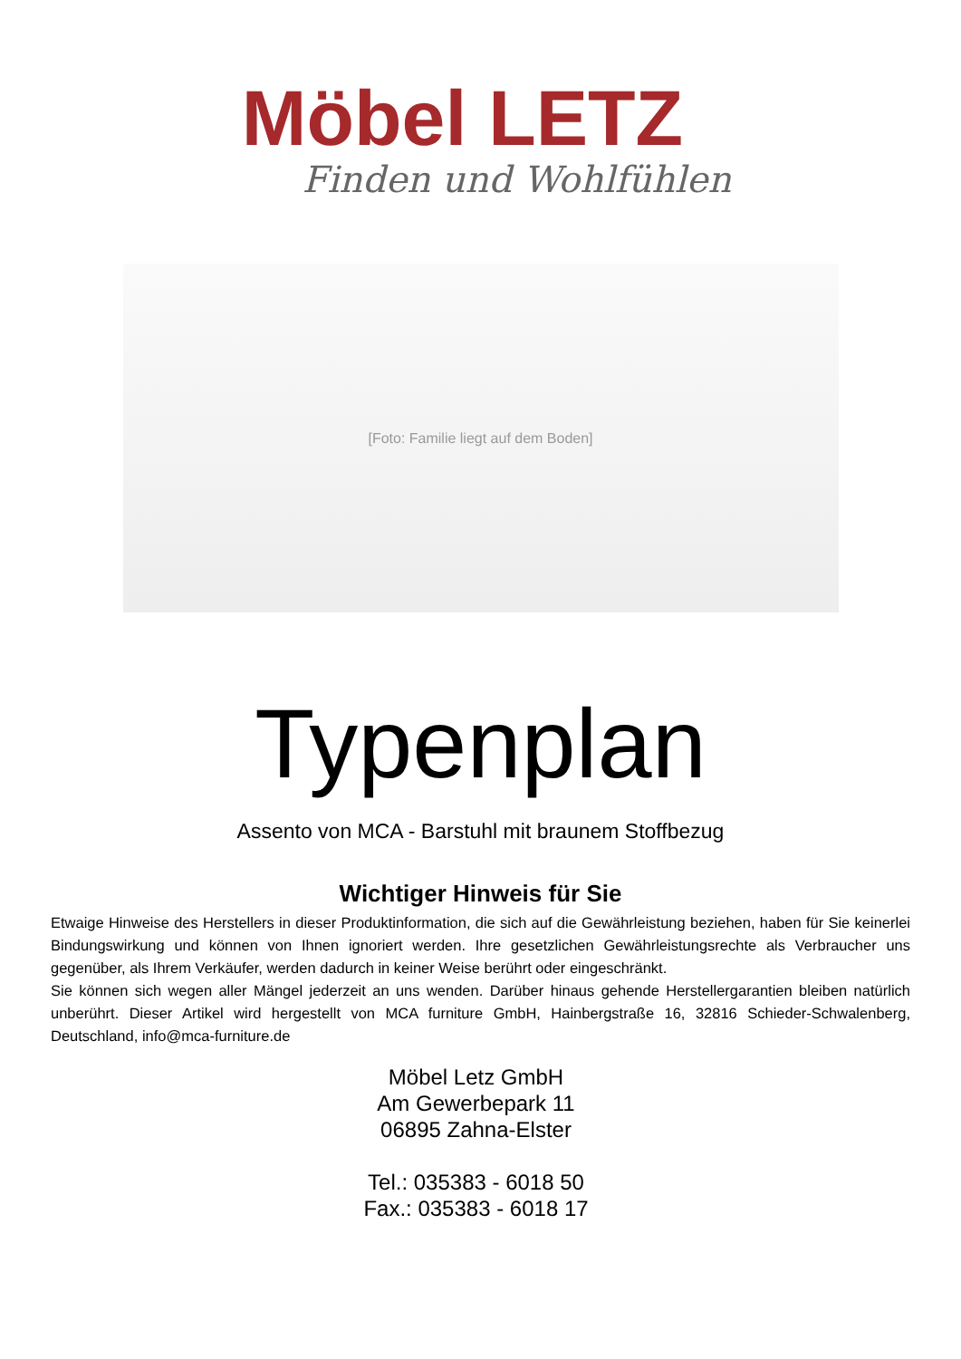Möbel LETZ
Finden und Wohlfühlen
[Foto: Familie liegt auf dem Boden]
Typenplan
Assento von MCA - Barstuhl mit braunem Stoffbezug
Wichtiger Hinweis für Sie
Etwaige Hinweise des Herstellers in dieser Produktinformation, die sich auf die Gewährleistung beziehen, haben für Sie keinerlei Bindungswirkung und können von Ihnen ignoriert werden. Ihre gesetzlichen Gewährleistungsrechte als Verbraucher uns gegenüber, als Ihrem Verkäufer, werden dadurch in keiner Weise berührt oder eingeschränkt.
Sie können sich wegen aller Mängel jederzeit an uns wenden. Darüber hinaus gehende Herstellergarantien bleiben natürlich unberührt. Dieser Artikel wird hergestellt von MCA furniture GmbH, Hainbergstraße 16, 32816 Schieder-Schwalenberg, Deutschland, info@mca-furniture.de
Möbel Letz GmbH
Am Gewerbepark 11
06895 Zahna-Elster
Tel.: 035383 - 6018 50
Fax.: 035383 - 6018 17